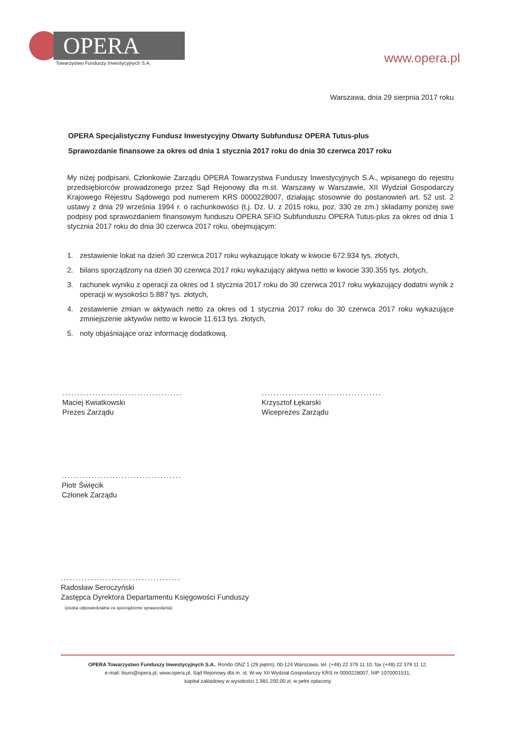OPERA
Towarzystwo Funduszy Inwestycyjnych S.A.
www.opera.pl
Warszawa, dnia 29 sierpnia 2017 roku
OPERA Specjalistyczny Fundusz Inwestycyjny Otwarty Subfundusz OPERA Tutus-plus
Sprawozdanie finansowe za okres od dnia 1 stycznia 2017 roku do dnia 30 czerwca 2017 roku
My niżej podpisani, Członkowie Zarządu OPERA Towarzystwa Funduszy Inwestycyjnych S.A., wpisanego do rejestru przedsiębiorców prowadzonego przez Sąd Rejonowy dla m.st. Warszawy w Warszawie, XII Wydział Gospodarczy Krajowego Rejestru Sądowego pod numerem KRS 0000228007, działając stosownie do postanowień art. 52 ust. 2 ustawy z dnia 29 września 1994 r. o rachunkowości (t.j. Dz. U. z 2015 roku, poz. 330 ze zm.) składamy poniżej swe podpisy pod sprawozdaniem finansowym funduszu OPERA SFIO Subfunduszu OPERA Tutus-plus za okres od dnia 1 stycznia 2017 roku do dnia 30 czerwca 2017 roku, obejmującym:
1. zestawienie lokat na dzień 30 czerwca 2017 roku wykazujące lokaty w kwocie 672.934 tys. złotych,
2. bilans sporządzony na dzień 30 czerwca 2017 roku wykazujący aktywa netto w kwocie 330.355 tys. złotych,
3. rachunek wyniku z operacji za okres od 1 stycznia 2017 roku do 30 czerwca 2017 roku wykazujący dodatni wynik z operacji w wysokości 5.887 tys. złotych,
4. zestawienie zmian w aktywach netto za okres od 1 stycznia 2017 roku do 30 czerwca 2017 roku wykazujące zmniejszenie aktywów netto w kwocie 11.613 tys. złotych,
5. noty objaśniające oraz informację dodatkową.
........................................
Maciej Kwiatkowski
Prezes Zarządu
........................................
Krzysztof Łękarski
Wiceprezes Zarządu
........................................
Piotr Święcik
Członek Zarządu
........................................
Radosław Seroczyński
Zastępca Dyrektora Departamentu Księgowości Funduszy
(osoba odpowiedzialna za sporządzenie sprawozdania)
OPERA Towarzystwo Funduszy Inwestycyjnych S.A., Rondo ONZ 1 (29 piętro), 00-124 Warszawa, tel. (+48) 22 379 11 10, fax (+48) 22 379 11 12,
e-mail: biuro@opera.pl, www.opera.pl, Sąd Rejonowy dla m. st. W-wy XII Wydział Gospodarczy KRS nr 0000228007, NIP 1070001531,
kapitał zakładowy w wysokości 1.981.200,00 zł, w pełni opłacony